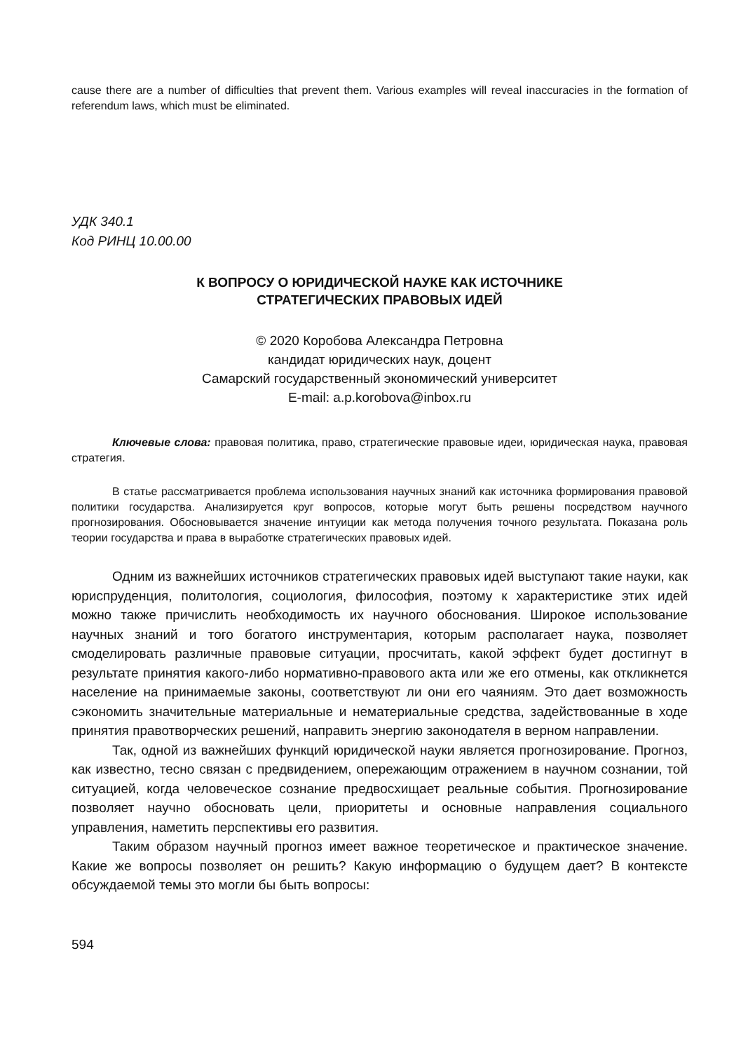cause there are a number of difficulties that prevent them. Various examples will reveal inaccuracies in the formation of referendum laws, which must be eliminated.
УДК 340.1
Код РИНЦ 10.00.00
К ВОПРОСУ О ЮРИДИЧЕСКОЙ НАУКЕ КАК ИСТОЧНИКЕ
СТРАТЕГИЧЕСКИХ ПРАВОВЫХ ИДЕЙ
© 2020 Коробова Александра Петровна
кандидат юридических наук, доцент
Самарский государственный экономический университет
E-mail: a.p.korobova@inbox.ru
Ключевые слова: правовая политика, право, стратегические правовые идеи, юридическая наука, правовая стратегия.
В статье рассматривается проблема использования научных знаний как источника формирования правовой политики государства. Анализируется круг вопросов, которые могут быть решены посредством научного прогнозирования. Обосновывается значение интуиции как метода получения точного результата. Показана роль теории государства и права в выработке стратегических правовых идей.
Одним из важнейших источников стратегических правовых идей выступают такие науки, как юриспруденция, политология, социология, философия, поэтому к характеристике этих идей можно также причислить необходимость их научного обоснования. Широкое использование научных знаний и того богатого инструментария, которым располагает наука, позволяет смоделировать различные правовые ситуации, просчитать, какой эффект будет достигнут в результате принятия какого-либо нормативно-правового акта или же его отмены, как откликнется население на принимаемые законы, соответствуют ли они его чаяниям. Это дает возможность сэкономить значительные материальные и нематериальные средства, задействованные в ходе принятия правотворческих решений, направить энергию законодателя в верном направлении.
Так, одной из важнейших функций юридической науки является прогнозирование. Прогноз, как известно, тесно связан с предвидением, опережающим отражением в научном сознании, той ситуацией, когда человеческое сознание предвосхищает реальные события. Прогнозирование позволяет научно обосновать цели, приоритеты и основные направления социального управления, наметить перспективы его развития.
Таким образом научный прогноз имеет важное теоретическое и практическое значение. Какие же вопросы позволяет он решить? Какую информацию о будущем дает? В контексте обсуждаемой темы это могли бы быть вопросы:
594